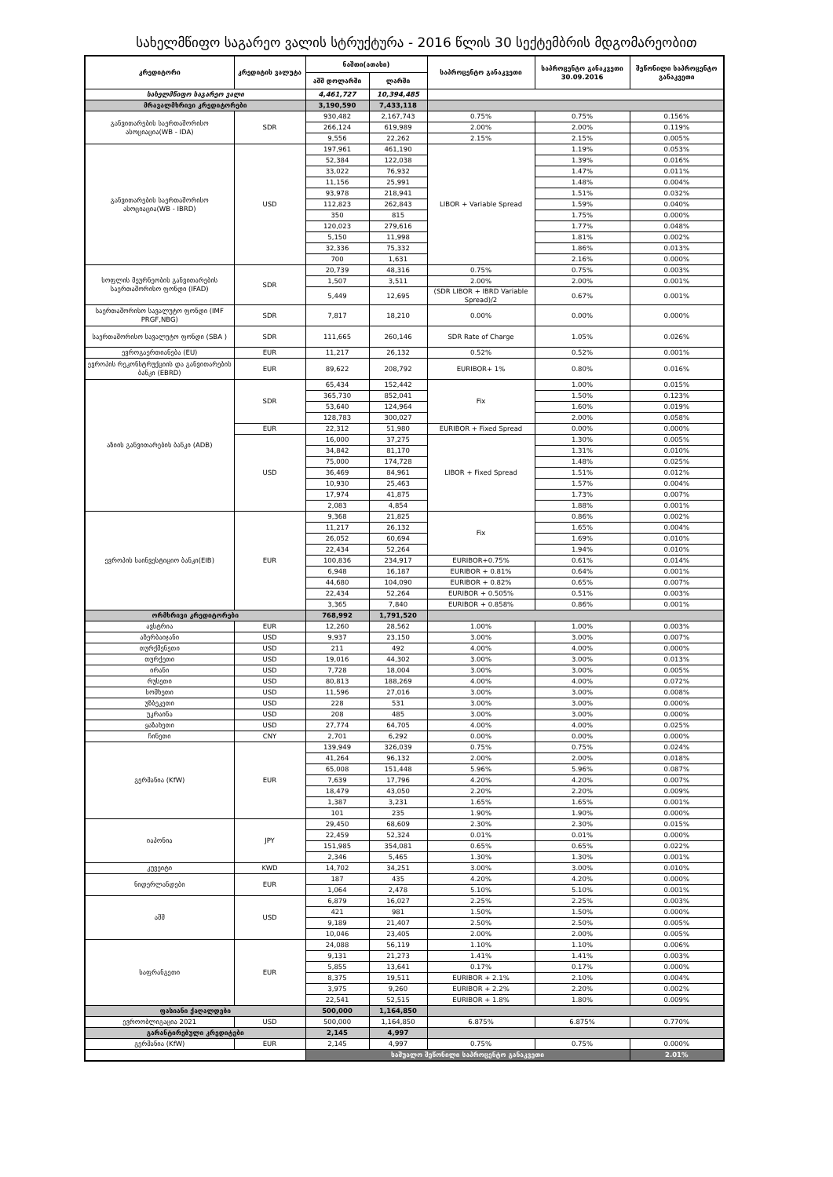სახელმწიფო საგარეო ვალის სტრუქტურა - 2016 წლის 30 სექტემბრის მდგომარეობით
| კრედიტორი | კრედიტის ვალუტა | ნაშთი(ათასი) | | საპროცენტო განაკვეთი | საპროცენტო განაკვეთი 30.09.2016 | შეწონილი საპროცენტო განაკვეთი |
| --- | --- | --- | --- | --- | --- | --- |
| | | აშშ დოლარში | ლარში | | | |
| სახელმწიფო საგარეო ვალი | | 4,461,727 | 10,394,485 | | | |
| მრავალმხრივი კრედიტორები | | 3,190,590 | 7,433,118 | | | |
| განვითარების საერთაშორისო ასოციაცია(WB - IDA) | SDR | 930,482 | 2,167,743 | 0.75% | 0.75% | 0.156% |
| | | 266,124 | 619,989 | 2.00% | 2.00% | 0.119% |
| | | 9,556 | 22,262 | 2.15% | 2.15% | 0.005% |
| განვითარების საერთაშორისო ასოციაცია(WB - IBRD) | USD | 197,961 | 461,190 | LIBOR + Variable Spread | 1.19% | 0.053% |
| | | 52,384 | 122,038 | | 1.39% | 0.016% |
| | | 33,022 | 76,932 | | 1.47% | 0.011% |
| | | 11,156 | 25,991 | | 1.48% | 0.004% |
| | | 93,978 | 218,941 | | 1.51% | 0.032% |
| | | 112,823 | 262,843 | | 1.59% | 0.040% |
| | | 350 | 815 | | 1.75% | 0.000% |
| | | 120,023 | 279,616 | | 1.77% | 0.048% |
| | | 5,150 | 11,998 | | 1.81% | 0.002% |
| | | 32,336 | 75,332 | | 1.86% | 0.013% |
| | | 700 | 1,631 | | 2.16% | 0.000% |
| სოფლის მეურნეობის განვითარების საერთაშორისო ფონდი (IFAD) | SDR | 20,739 | 48,316 | 0.75% | 0.75% | 0.003% |
| | | 1,507 | 3,511 | 2.00% | 2.00% | 0.001% |
| | | 5,449 | 12,695 | (SDR LIBOR + IBRD Variable Spread)/2 | 0.67% | 0.001% |
| საერთაშორისო სავალუტო ფონდი (IMF PRGF,NBG) | SDR | 7,817 | 18,210 | 0.00% | 0.00% | 0.000% |
| საერთაშორისო სავალუტო ფონდი (SBA ) | SDR | 111,665 | 260,146 | SDR Rate of Charge | 1.05% | 0.026% |
| ევროგაერთიანება (EU) | EUR | 11,217 | 26,132 | 0.52% | 0.52% | 0.001% |
| ევროპის რეკონსტრუქციის და განვითარების ბანკი (EBRD) | EUR | 89,622 | 208,792 | EURIBOR+ 1% | 0.80% | 0.016% |
| აზიის განვითარების ბანკი (ADB) | SDR | 65,434 | 152,442 | Fix | 1.00% | 0.015% |
| | | 365,730 | 852,041 | | 1.50% | 0.123% |
| | | 53,640 | 124,964 | | 1.60% | 0.019% |
| | | 128,783 | 300,027 | | 2.00% | 0.058% |
| | EUR | 22,312 | 51,980 | EURIBOR + Fixed Spread | 0.00% | 0.000% |
| | USD | 16,000 | 37,275 | LIBOR + Fixed Spread | 1.30% | 0.005% |
| | | 34,842 | 81,170 | | 1.31% | 0.010% |
| | | 75,000 | 174,728 | | 1.48% | 0.025% |
| | | 36,469 | 84,961 | | 1.51% | 0.012% |
| | | 10,930 | 25,463 | | 1.57% | 0.004% |
| | | 17,974 | 41,875 | | 1.73% | 0.007% |
| | | 2,083 | 4,854 | | 1.88% | 0.001% |
| ევროპის საინვესტიციო ბანკი(EIB) | EUR | 9,368 | 21,825 | Fix | 0.86% | 0.002% |
| | | 11,217 | 26,132 | | 1.65% | 0.004% |
| | | 26,052 | 60,694 | | 1.69% | 0.010% |
| | | 22,434 | 52,264 | | 1.94% | 0.010% |
| | | 100,836 | 234,917 | EURIBOR+0.75% | 0.61% | 0.014% |
| | | 6,948 | 16,187 | EURIBOR + 0.81% | 0.64% | 0.001% |
| | | 44,680 | 104,090 | EURIBOR + 0.82% | 0.65% | 0.007% |
| | | 22,434 | 52,264 | EURIBOR + 0.505% | 0.51% | 0.003% |
| | | 3,365 | 7,840 | EURIBOR + 0.858% | 0.86% | 0.001% |
| ორმხრივი კრედიტორები | | 768,992 | 1,791,520 | | | |
| ავსტრია | EUR | 12,260 | 28,562 | 1.00% | 1.00% | 0.003% |
| აზერბაიჯანი | USD | 9,937 | 23,150 | 3.00% | 3.00% | 0.007% |
| თურქმენეთი | USD | 211 | 492 | 4.00% | 4.00% | 0.000% |
| თურქეთი | USD | 19,016 | 44,302 | 3.00% | 3.00% | 0.013% |
| ირანი | USD | 7,728 | 18,004 | 3.00% | 3.00% | 0.005% |
| რუსეთი | USD | 80,813 | 188,269 | 4.00% | 4.00% | 0.072% |
| სომხეთი | USD | 11,596 | 27,016 | 3.00% | 3.00% | 0.008% |
| უზბეკეთი | USD | 228 | 531 | 3.00% | 3.00% | 0.000% |
| უკრაინა | USD | 208 | 485 | 3.00% | 3.00% | 0.000% |
| ყაზახეთი | USD | 27,774 | 64,705 | 4.00% | 4.00% | 0.025% |
| ჩინეთი | CNY | 2,701 | 6,292 | 0.00% | 0.00% | 0.000% |
| გერმანია (KfW) | EUR | 139,949 | 326,039 | 0.75% | 0.75% | 0.024% |
| | | 41,264 | 96,132 | 2.00% | 2.00% | 0.018% |
| | | 65,008 | 151,448 | 5.96% | 5.96% | 0.087% |
| | | 7,639 | 17,796 | 4.20% | 4.20% | 0.007% |
| | | 18,479 | 43,050 | 2.20% | 2.20% | 0.009% |
| | | 1,387 | 3,231 | 1.65% | 1.65% | 0.001% |
| | | 101 | 235 | 1.90% | 1.90% | 0.000% |
| იაპონია | JPY | 29,450 | 68,609 | 2.30% | 2.30% | 0.015% |
| | | 22,459 | 52,324 | 0.01% | 0.01% | 0.000% |
| | | 151,985 | 354,081 | 0.65% | 0.65% | 0.022% |
| | | 2,346 | 5,465 | 1.30% | 1.30% | 0.001% |
| კუვეიტი | KWD | 14,702 | 34,251 | 3.00% | 3.00% | 0.010% |
| ნიდერლანდები | EUR | 187 | 435 | 4.20% | 4.20% | 0.000% |
| | | 1,064 | 2,478 | 5.10% | 5.10% | 0.001% |
| აშშ | USD | 6,879 | 16,027 | 2.25% | 2.25% | 0.003% |
| | | 421 | 981 | 1.50% | 1.50% | 0.000% |
| | | 9,189 | 21,407 | 2.50% | 2.50% | 0.005% |
| | | 10,046 | 23,405 | 2.00% | 2.00% | 0.005% |
| საფრანგეთი | EUR | 24,088 | 56,119 | 1.10% | 1.10% | 0.006% |
| | | 9,131 | 21,273 | 1.41% | 1.41% | 0.003% |
| | | 5,855 | 13,641 | 0.17% | 0.17% | 0.000% |
| | | 8,375 | 19,511 | EURIBOR + 2.1% | 2.10% | 0.004% |
| | | 3,975 | 9,260 | EURIBOR + 2.2% | 2.20% | 0.002% |
| | | 22,541 | 52,515 | EURIBOR + 1.8% | 1.80% | 0.009% |
| ფასიანი ქაღალდები | | 500,000 | 1,164,850 | | | |
| ევროობლიგაცია 2021 | USD | 500,000 | 1,164,850 | 6.875% | 6.875% | 0.770% |
| გარანტირებული კრედიტები | | 2,145 | 4,997 | | | |
| გერმანია (KfW) | EUR | 2,145 | 4,997 | 0.75% | 0.75% | 0.000% |
| | | საშუალო შეწონილი საპროცენტო განაკვეთი | | | | 2.01% |